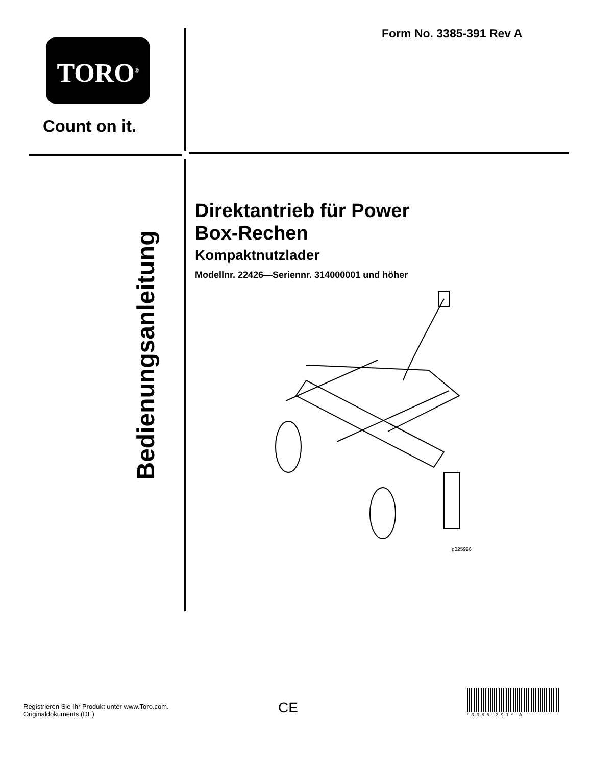TORO<sup>®</sup>
Count on it.
Form No. 3385-391 Rev A
Bedienungsanleitung
Direktantrieb für Power
Box-Rechen
Kompaktnutzlader
Modellnr. 22426—Seriennr. 314000001 und höher
g025996
Registrieren Sie Ihr Produkt unter www.Toro.com.
Originaldokuments (DE)
CE *3385-391* A